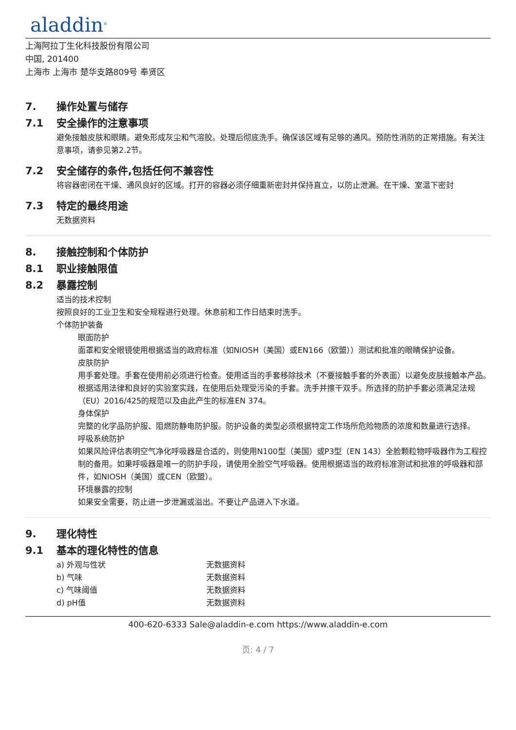aladdin<sup>®</sup>
上海阿拉丁生化科技股份有限公司
中国, 201400
上海市 上海市 楚华支路809号 奉贤区
7. 操作处置与储存
7.1 安全操作的注意事项
避免接触皮肤和眼睛。避免形成灰尘和气溶胶。处理后彻底洗手。确保该区域有足够的通风。预防性消防的正常措施。有关注意事项，请参见第2.2节。
7.2 安全储存的条件,包括任何不兼容性
将容器密闭在干燥、通风良好的区域。打开的容器必须仔细重新密封并保持直立，以防止泄漏。在干燥、室温下密封
7.3 特定的最终用途
无数据资料
8. 接触控制和个体防护
8.1 职业接触限值
8.2 暴露控制
适当的技术控制
按照良好的工业卫生和安全规程进行处理。休息前和工作日结束时洗手。
个体防护装备
眼面防护
面罩和安全眼镜使用根据适当的政府标准（如NIOSH（美国）或EN166（欧盟））测试和批准的眼睛保护设备。
皮肤防护
用手套处理。手套在使用前必须进行检查。使用适当的手套移除技术（不要接触手套的外表面）以避免皮肤接触本产品。根据适用法律和良好的实验室实践，在使用后处理受污染的手套。洗手并擦干双手。所选择的防护手套必须满足法规（EU）2016/425的规范以及由此产生的标准EN 374。
身体保护
完整的化学品防护服、阻燃防静电防护服。防护设备的类型必须根据特定工作场所危险物质的浓度和数量进行选择。
呼吸系统防护
如果风险评估表明空气净化呼吸器是合适的，则使用N100型（美国）或P3型（EN 143）全脸颗粒物呼吸器作为工程控制的备用。如果呼吸器是唯一的防护手段，请使用全脸空气呼吸器。使用根据适当的政府标准测试和批准的呼吸器和部件，如NIOSH（美国）或CEN（欧盟）。
环境暴露的控制
如果安全需要，防止进一步泄漏或溢出。不要让产品进入下水道。
9. 理化特性
9.1 基本的理化特性的信息
a) 外观与性状 无数据资料
b) 气味 无数据资料
c) 气味阈值 无数据资料
d) pH值 无数据资料
400-620-6333 Sale@aladdin-e.com https://www.aladdin-e.com
页: 4 / 7